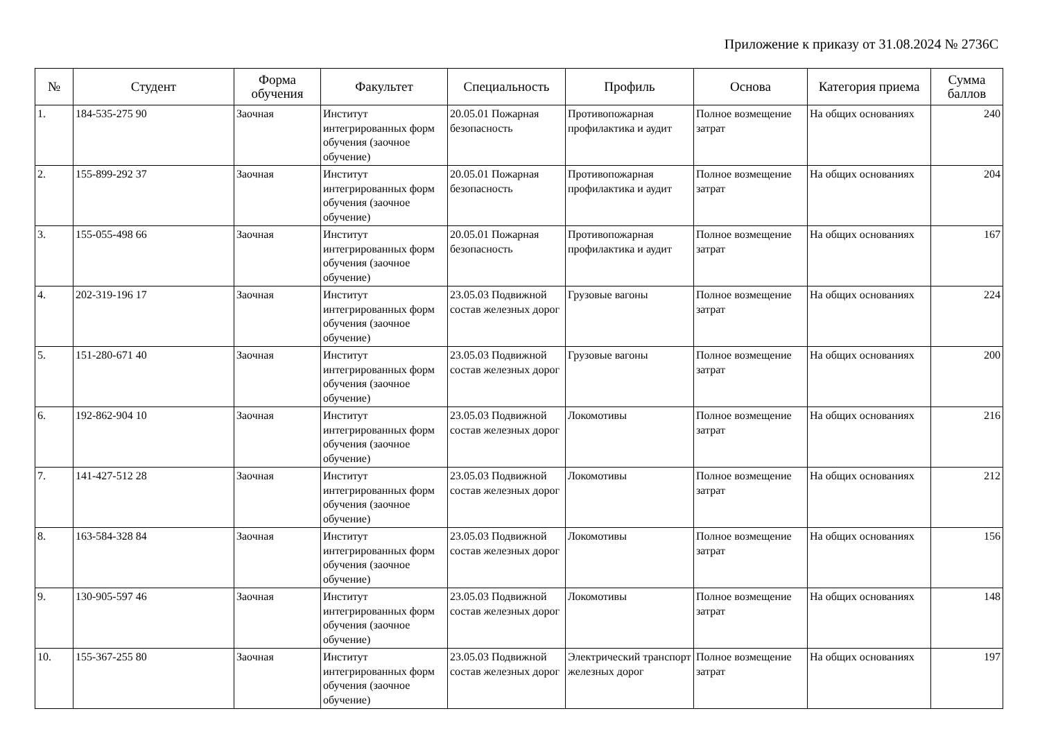Приложение к приказу от 31.08.2024 № 2736С
| № | Студент | Форма обучения | Факультет | Специальность | Профиль | Основа | Категория приема | Сумма баллов |
| --- | --- | --- | --- | --- | --- | --- | --- | --- |
| 1. | 184-535-275 90 | Заочная | Институт интегрированных форм обучения (заочное обучение) | 20.05.01 Пожарная безопасность | Противопожарная профилактика и аудит | Полное возмещение затрат | На общих основаниях | 240 |
| 2. | 155-899-292 37 | Заочная | Институт интегрированных форм обучения (заочное обучение) | 20.05.01 Пожарная безопасность | Противопожарная профилактика и аудит | Полное возмещение затрат | На общих основаниях | 204 |
| 3. | 155-055-498 66 | Заочная | Институт интегрированных форм обучения (заочное обучение) | 20.05.01 Пожарная безопасность | Противопожарная профилактика и аудит | Полное возмещение затрат | На общих основаниях | 167 |
| 4. | 202-319-196 17 | Заочная | Институт интегрированных форм обучения (заочное обучение) | 23.05.03 Подвижной состав железных дорог | Грузовые вагоны | Полное возмещение затрат | На общих основаниях | 224 |
| 5. | 151-280-671 40 | Заочная | Институт интегрированных форм обучения (заочное обучение) | 23.05.03 Подвижной состав железных дорог | Грузовые вагоны | Полное возмещение затрат | На общих основаниях | 200 |
| 6. | 192-862-904 10 | Заочная | Институт интегрированных форм обучения (заочное обучение) | 23.05.03 Подвижной состав железных дорог | Локомотивы | Полное возмещение затрат | На общих основаниях | 216 |
| 7. | 141-427-512 28 | Заочная | Институт интегрированных форм обучения (заочное обучение) | 23.05.03 Подвижной состав железных дорог | Локомотивы | Полное возмещение затрат | На общих основаниях | 212 |
| 8. | 163-584-328 84 | Заочная | Институт интегрированных форм обучения (заочное обучение) | 23.05.03 Подвижной состав железных дорог | Локомотивы | Полное возмещение затрат | На общих основаниях | 156 |
| 9. | 130-905-597 46 | Заочная | Институт интегрированных форм обучения (заочное обучение) | 23.05.03 Подвижной состав железных дорог | Локомотивы | Полное возмещение затрат | На общих основаниях | 148 |
| 10. | 155-367-255 80 | Заочная | Институт интегрированных форм обучения (заочное обучение) | 23.05.03 Подвижной состав железных дорог | Электрический транспорт железных дорог | Полное возмещение затрат | На общих основаниях | 197 |